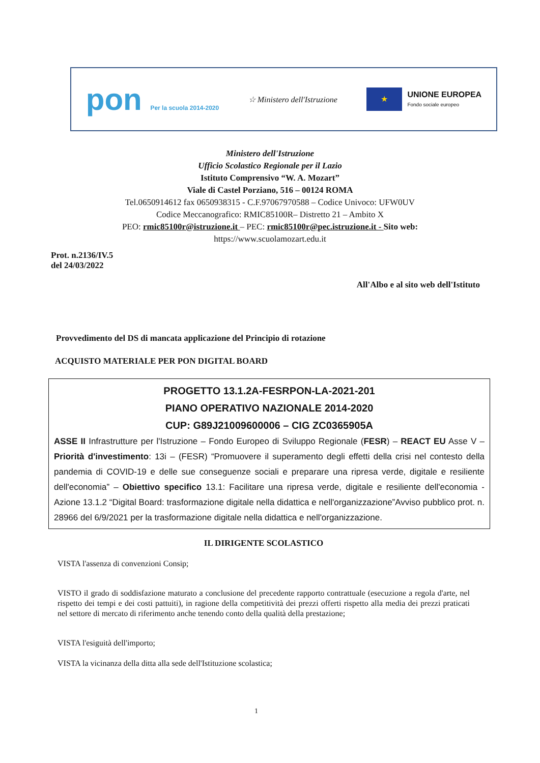pon Per la scuola 2014-2020
☆ Ministero dell'Istruzione
★
UNIONE EUROPEA
Fondo sociale europeo
Ministero dell'Istruzione
Ufficio Scolastico Regionale per il Lazio
Istituto Comprensivo “W. A. Mozart”
Viale di Castel Porziano, 516 – 00124 ROMA
Tel.0650914612 fax 0650938315 - C.F.97067970588 – Codice Univoco: UFW0UV
Codice Meccanografico: RMIC85100R– Distretto 21 – Ambito X
PEO: rmic85100r@istruzione.it – PEC: rmic85100r@pec.istruzione.it - Sito web:
https://www.scuolamozart.edu.it
Prot. n.2136/IV.5
del 24/03/2022
All'Albo e al sito web dell'Istituto
Provvedimento del DS di mancata applicazione del Principio di rotazione
ACQUISTO MATERIALE PER PON DIGITAL BOARD
PROGETTO 13.1.2A-FESRPON-LA-2021-201
PIANO OPERATIVO NAZIONALE 2014-2020
CUP: G89J21009600006 – CIG ZC0365905A
ASSE II Infrastrutture per l'Istruzione – Fondo Europeo di Sviluppo Regionale (FESR) – REACT EU Asse V – Priorità d'investimento: 13i – (FESR) “Promuovere il superamento degli effetti della crisi nel contesto della pandemia di COVID-19 e delle sue conseguenze sociali e preparare una ripresa verde, digitale e resiliente dell'economia” – Obiettivo specifico 13.1: Facilitare una ripresa verde, digitale e resiliente dell'economia - Azione 13.1.2 “Digital Board: trasformazione digitale nella didattica e nell'organizzazione”Avviso pubblico prot. n. 28966 del 6/9/2021 per la trasformazione digitale nella didattica e nell'organizzazione.
IL DIRIGENTE SCOLASTICO
VISTA l'assenza di convenzioni Consip;
VISTO il grado di soddisfazione maturato a conclusione del precedente rapporto contrattuale (esecuzione a regola d'arte, nel rispetto dei tempi e dei costi pattuiti), in ragione della competitività dei prezzi offerti rispetto alla media dei prezzi praticati nel settore di mercato di riferimento anche tenendo conto della qualità della prestazione;
VISTA l'esiguità dell'importo;
VISTA la vicinanza della ditta alla sede dell'Istituzione scolastica;
1